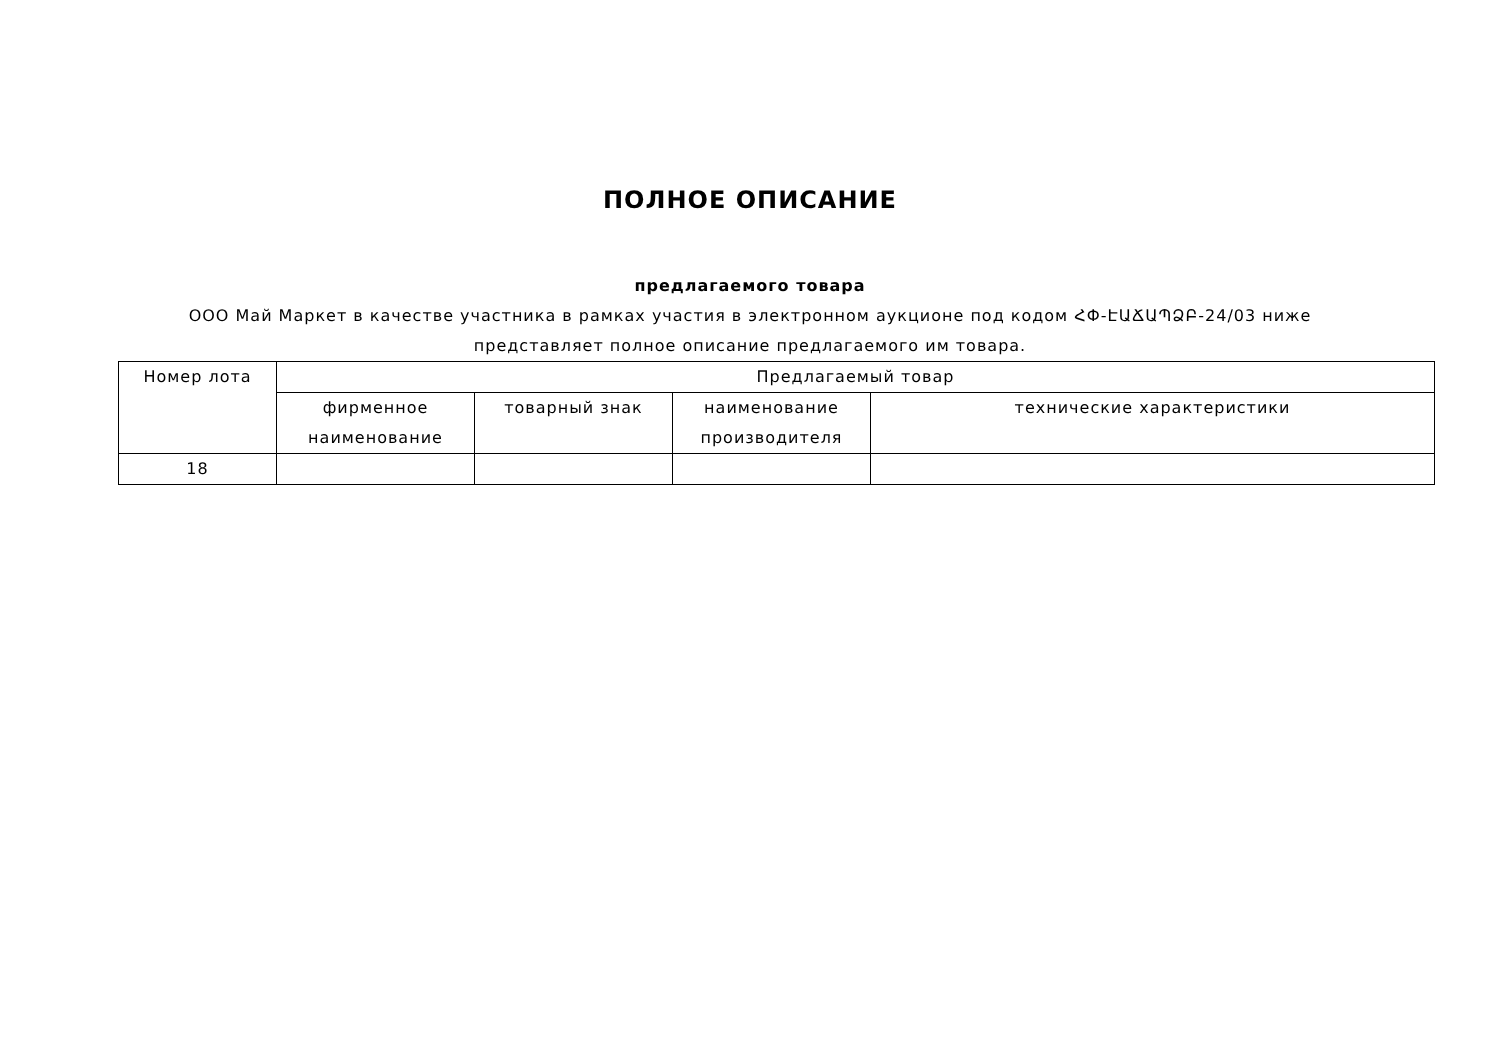ПОЛНОЕ ОПИСАНИЕ
предлагаемого товара
ООО Май Маркет в качестве участника в рамках участия в электронном аукционе под кодом ՀՓ-ԷԱՃԱՊՁԲ-24/03 ниже представляет полное описание предлагаемого им товара.
| Номер лота | Предлагаемый товар | | | |
| --- | --- | --- | --- | --- |
| | фирменное наименование | товарный знак | наименование производителя | технические характеристики |
| 18 | | | | |